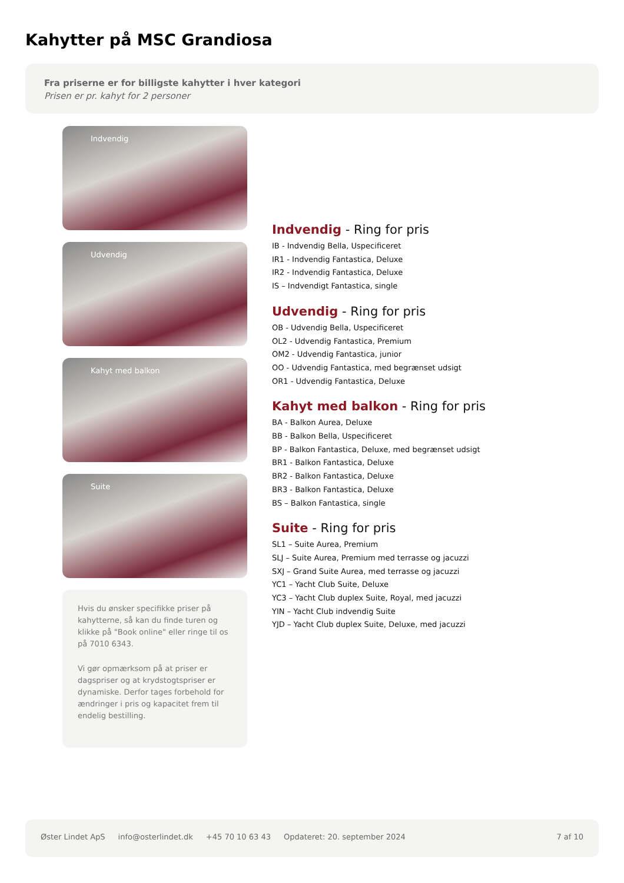Kahytter på MSC Grandiosa
Fra priserne er for billigste kahytter i hver kategori
Prisen er pr. kahyt for 2 personer
Indvendig
Udvendig
Kahyt med balkon
Suite
Hvis du ønsker specifikke priser på kahytterne, så kan du finde turen og klikke på "Book online" eller ringe til os på 7010 6343.
Vi gør opmærksom på at priser er dagspriser og at krydstogtspriser er dynamiske. Derfor tages forbehold for ændringer i pris og kapacitet frem til endelig bestilling.
Indvendig - Ring for pris
IB - Indvendig Bella, Uspecificeret
IR1 - Indvendig Fantastica, Deluxe
IR2 - Indvendig Fantastica, Deluxe
IS – Indvendigt Fantastica, single
Udvendig - Ring for pris
OB - Udvendig Bella, Uspecificeret
OL2 - Udvendig Fantastica, Premium
OM2 - Udvendig Fantastica, junior
OO - Udvendig Fantastica, med begrænset udsigt
OR1 - Udvendig Fantastica, Deluxe
Kahyt med balkon - Ring for pris
BA - Balkon Aurea, Deluxe
BB - Balkon Bella, Uspecificeret
BP - Balkon Fantastica, Deluxe, med begrænset udsigt
BR1 - Balkon Fantastica, Deluxe
BR2 - Balkon Fantastica, Deluxe
BR3 - Balkon Fantastica, Deluxe
BS – Balkon Fantastica, single
Suite - Ring for pris
SL1 – Suite Aurea, Premium
SLJ – Suite Aurea, Premium med terrasse og jacuzzi
SXJ – Grand Suite Aurea, med terrasse og jacuzzi
YC1 – Yacht Club Suite, Deluxe
YC3 – Yacht Club duplex Suite, Royal, med jacuzzi
YIN – Yacht Club indvendig Suite
YJD – Yacht Club duplex Suite, Deluxe, med jacuzzi
Øster Lindet ApS info@osterlindet.dk +45 70 10 63 43 Opdateret: 20. september 2024 7 af 10